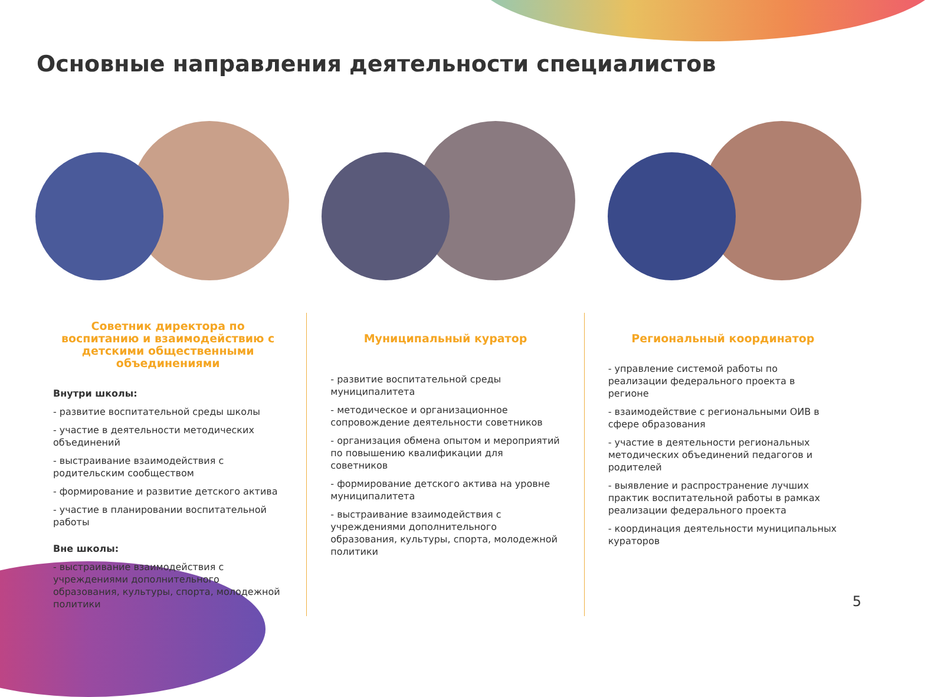Основные направления деятельности специалистов
Советник директора по воспитанию и взаимодействию с детскими общественными объединениями
Внутри школы:
- развитие воспитательной среды школы
- участие в деятельности методических объединений
- выстраивание взаимодействия с родительским сообществом
- формирование и развитие детского актива
- участие в планировании воспитательной работы
Вне школы:
- выстраивание взаимодействия с учреждениями дополнительного образования, культуры, спорта, молодежной политики
Муниципальный куратор
- развитие воспитательной среды муниципалитета
- методическое и организационное сопровождение деятельности советников
- организация обмена опытом и мероприятий по повышению квалификации для советников
- формирование детского актива на уровне муниципалитета
- выстраивание взаимодействия с учреждениями дополнительного образования, культуры, спорта, молодежной политики
Региональный координатор
- управление системой работы по реализации федерального проекта в регионе
- взаимодействие с региональными ОИВ в сфере образования
- участие в деятельности региональных методических объединений педагогов и родителей
- выявление и распространение лучших практик воспитательной работы в рамках реализации федерального проекта
- координация деятельности муниципальных кураторов
5